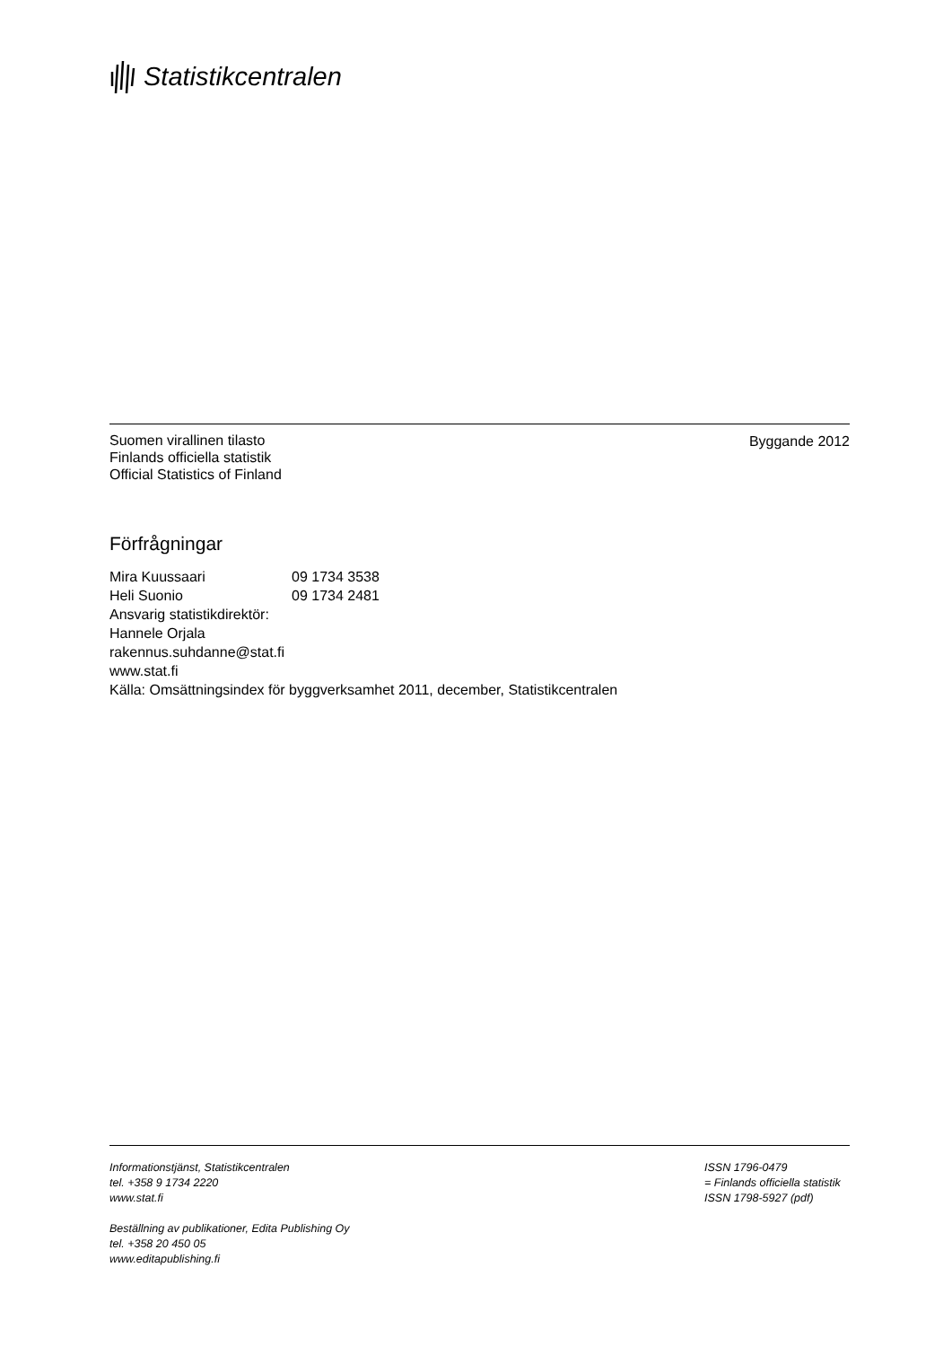Statistikcentralen
Suomen virallinen tilasto
Finlands officiella statistik
Official Statistics of Finland
Byggande 2012
Förfrågningar
Mira Kuussaari 09 1734 3538
Heli Suonio 09 1734 2481
Ansvarig statistikdirektör:
Hannele Orjala
rakennus.suhdanne@stat.fi
www.stat.fi
Källa: Omsättningsindex för byggverksamhet 2011, december, Statistikcentralen
Informationstjänst, Statistikcentralen
tel. +358 9 1734 2220
www.stat.fi
Beställning av publikationer, Edita Publishing Oy
tel. +358 20 450 05
www.editapublishing.fi
ISSN 1796-0479
= Finlands officiella statistik
ISSN 1798-5927 (pdf)